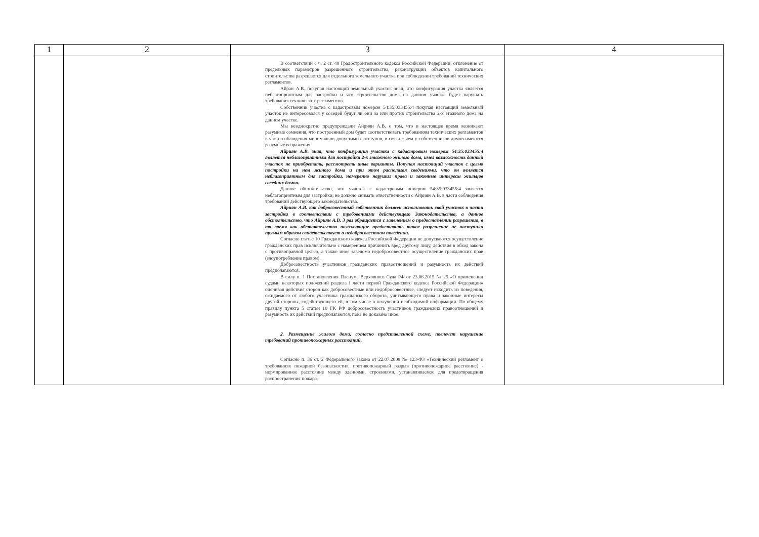| 1 | 2 | 3 | 4 |
| --- | --- | --- | --- |
| | | В соответствии с ч. 2 ст. 40 Градостроительного кодекса Российской Федерации, отклонение от предельных параметров разрешенного строительства, реконструкции объектов капитального строительства разрешается для отдельного земельного участка при соблюдении требований технических регламентов. Айран А.В. покупая настоящий земельный участок знал, что конфигурация участка является неблагоприятным для застройки и что строительство дома на данном участке будет нарушать требования технических регламентов. Собственник участка с кадастровым номером 54:35:033455:4 покупая настоящий земельный участок не интересовался у соседей будут ли они за или против строительства 2-х этажного дома на данном участке. Мы неоднократно предупреждали Айриян А.В. о том, что в настоящее время возникают разумные сомнения, что построенный дом будет соответствовать требованиям технических регламентов в части соблюдения минимально допустимых отступов, в связи с чем у собственников домов имеются разумные возражения. Айриян А.В. зная, что конфигурация участка с кадастровым номером 54:35:033455:4 является неблагоприятным для постройки 2-х этажного жилого дома, имел возможность данный участок не приобретать, рассмотреть иные варианты. Покупая настоящий участок с целью постройки на нем жилого дома и при этом располагая сведениями, что он является неблагоприятным для застройки, намеренно нарушил права и законные интересы жильцов соседних домов. Данное обстоятельство, что участок с кадастровым номером 54:35:033455:4 является неблагоприятным для застройки, не должно снимать ответственности с Айриян А.В. в части соблюдения требований действующего законодательства. Айриян А.В. как добросовестный собственник должен использовать свой участок в части застройки в соответствии с требованиями действующего Законодательства, а данное обстоятельство, что Айриян А.В. 3 раз обращается с заявлением о предоставлении разрешения, в то время как обстоятельства позволяющие предоставить такое разрешение не наступили прямым образом свидетельствует о недобросовестном поведении. Согласно статье 10 Гражданского кодекса Российской Федерации не допускаются осуществление гражданских прав исключительно с намерением причинить вред другому лицу, действия в обход закона с противоправной целью, а также иное заведомо недобросовестное осуществление гражданских прав (злоупотребление правом). Добросовестность участников гражданских правоотношений и разумность их действий предполагаются. В силу п. 1 Постановления Пленума Верховного Суда РФ от 23.06.2015 № 25 «О применении судами некоторых положений раздела I части первой Гражданского кодекса Российской Федерации» оценивая действия сторон как добросовестные или недобросовестные, следует исходить из поведения, ожидаемого от любого участника гражданского оборота, учитывающего права и законные интересы другой стороны, содействующего ей, в том числе в получении необходимой информации. По общему правилу пункта 5 статьи 10 ГК РФ добросовестность участников гражданских правоотношений и разумность их действий предполагаются, пока не доказано иное. 2. Размещение жилого дома, согласно представленной схеме, повлечет нарушение требований противопожарных расстояний. Согласно п. 36 ст. 2 Федерального закона от 22.07.2008 № 123-ФЗ «Технический регламент о требованиях пожарной безопасности», противопожарный разрыв (противопожарное расстояние) - нормированное расстояние между зданиями, строениями, устанавливаемое для предотвращения распространения пожара. | |